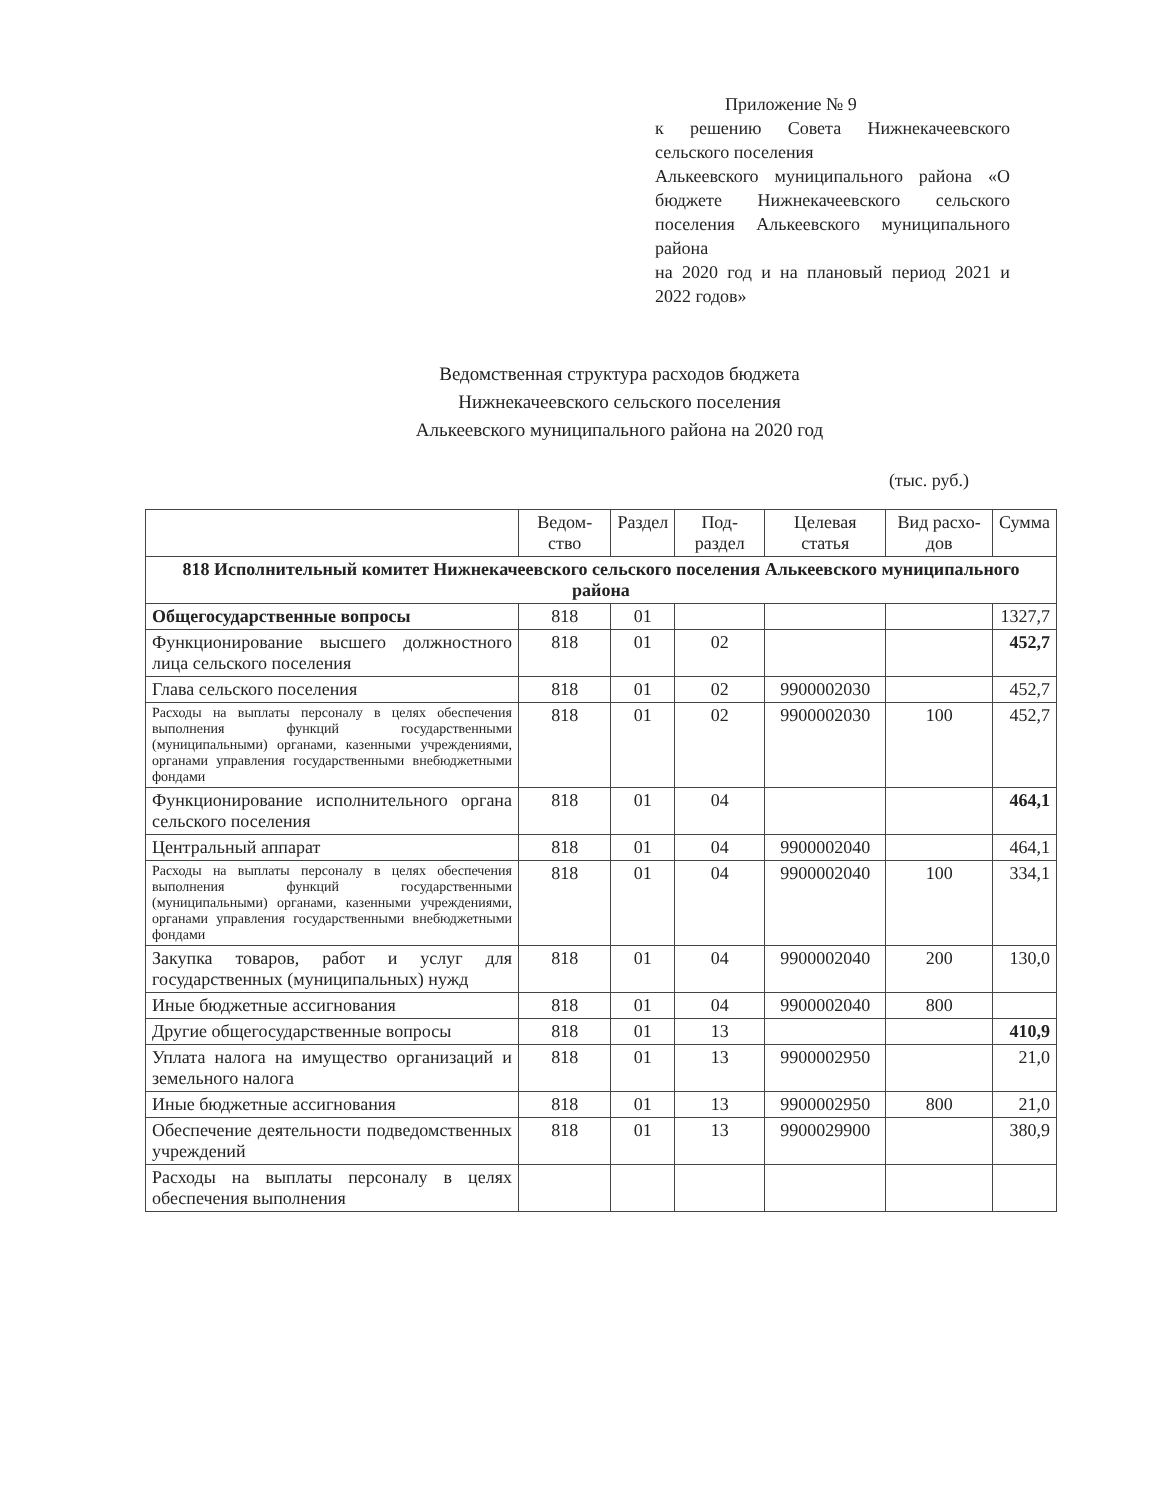Приложение № 9
к решению Совета Нижнекачеевского сельского поселения
Алькеевского муниципального района «О бюджете Нижнекачеевского сельского поселения Алькеевского муниципального района
на 2020 год и на плановый период 2021 и 2022 годов»
Ведомственная структура расходов бюджета
Нижнекачеевского сельского поселения
Алькеевского муниципального района на 2020 год
(тыс. руб.)
| | Ведом-ство | Раздел | Под-раздел | Целевая статья | Вид расхо-дов | Сумма |
| --- | --- | --- | --- | --- | --- | --- |
| 818 Исполнительный комитет Нижнекачеевского сельского поселения Алькеевского муниципального района | | | | | | |
| Общегосударственные вопросы | 818 | 01 | | | | 1327,7 |
| Функционирование высшего должностного лица сельского поселения | 818 | 01 | 02 | | | 452,7 |
| Глава сельского поселения | 818 | 01 | 02 | 9900002030 | | 452,7 |
| Расходы на выплаты персоналу в целях обеспечения выполнения функций государственными (муниципальными) органами, казенными учреждениями, органами управления государственными внебюджетными фондами | 818 | 01 | 02 | 9900002030 | 100 | 452,7 |
| Функционирование исполнительного органа сельского поселения | 818 | 01 | 04 | | | 464,1 |
| Центральный аппарат | 818 | 01 | 04 | 9900002040 | | 464,1 |
| Расходы на выплаты персоналу в целях обеспечения выполнения функций государственными (муниципальными) органами, казенными учреждениями, органами управления государственными внебюджетными фондами | 818 | 01 | 04 | 9900002040 | 100 | 334,1 |
| Закупка товаров, работ и услуг для государственных (муниципальных) нужд | 818 | 01 | 04 | 9900002040 | 200 | 130,0 |
| Иные бюджетные ассигнования | 818 | 01 | 04 | 9900002040 | 800 | |
| Другие общегосударственные вопросы | 818 | 01 | 13 | | | 410,9 |
| Уплата налога на имущество организаций и земельного налога | 818 | 01 | 13 | 9900002950 | | 21,0 |
| Иные бюджетные ассигнования | 818 | 01 | 13 | 9900002950 | 800 | 21,0 |
| Обеспечение деятельности подведомственных учреждений | 818 | 01 | 13 | 9900029900 | | 380,9 |
| Расходы на выплаты персоналу в целях обеспечения выполнения | | | | | | |